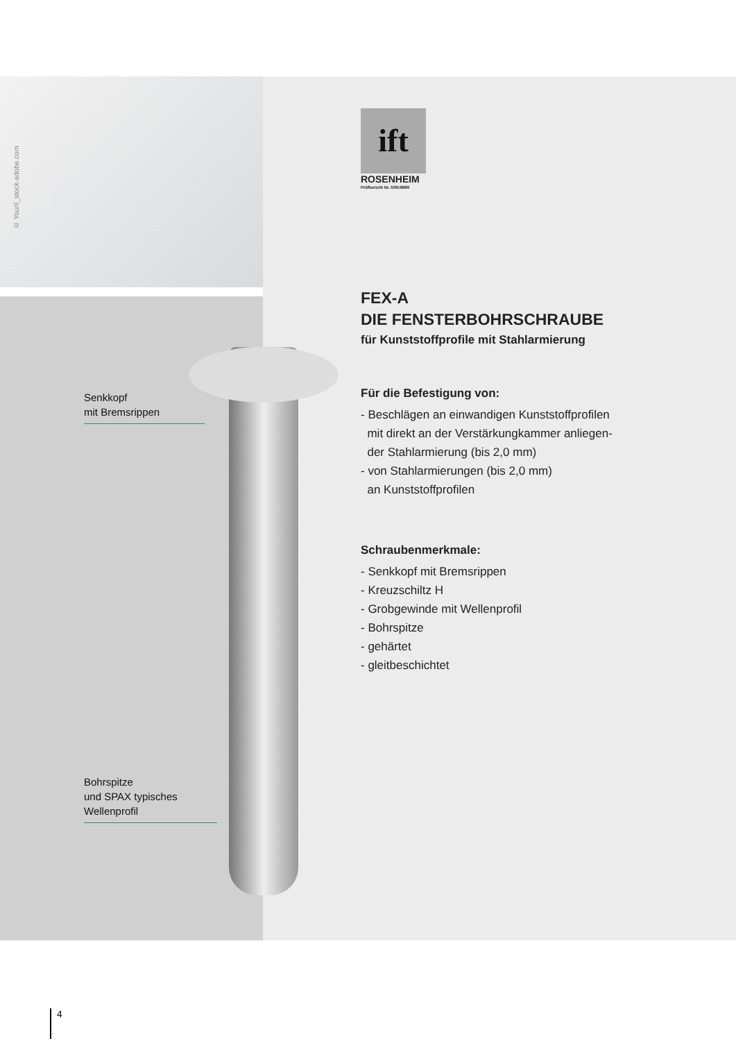© Youril_stock-adobe.com
Senkkopf
mit Bremsrippen
Bohrspitze
und SPAX typisches
Wellenprofil
ift
ROSENHEIM
Prüfbericht Nr. 50918689
FEX-A
DIE FENSTERBOHRSCHRAUBE
für Kunststoffprofile mit Stahlarmierung
Für die Befestigung von:
- Beschlägen an einwandigen Kunststoffprofilen
mit direkt an der Verstärkungkammer anliegen-
der Stahlarmierung (bis 2,0 mm)
- von Stahlarmierungen (bis 2,0 mm)
an Kunststoffprofilen
Schraubenmerkmale:
- Senkkopf mit Bremsrippen
- Kreuzschiltz H
- Grobgewinde mit Wellenprofil
- Bohrspitze
- gehärtet
- gleitbeschichtet
4